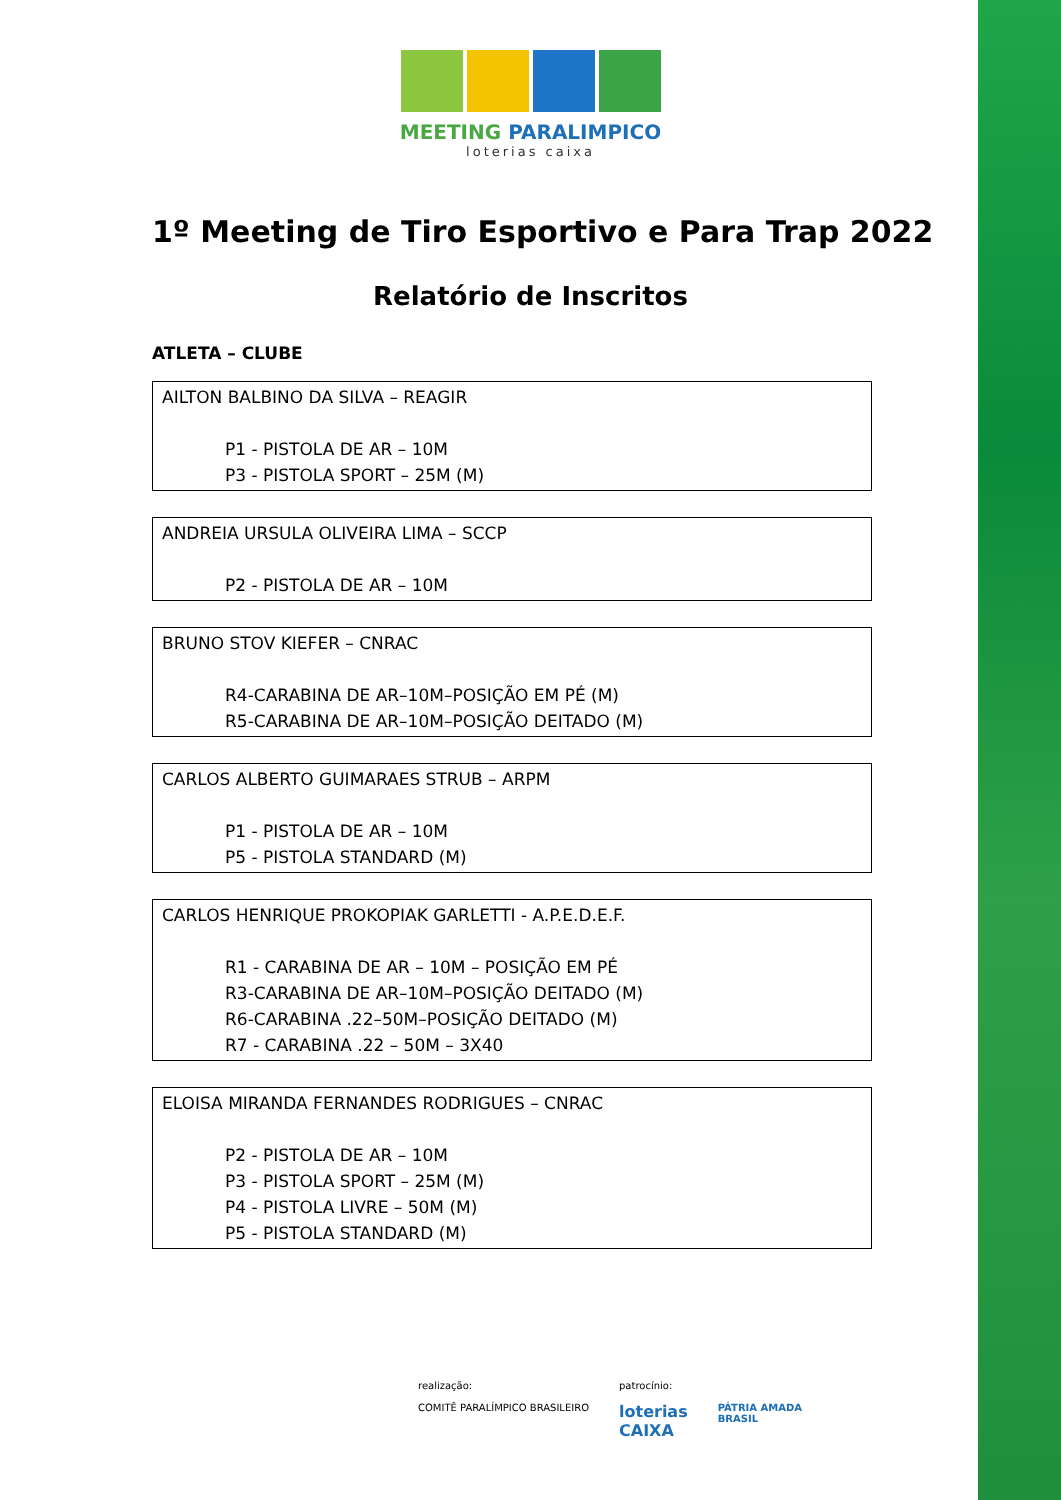MEETING PARALIMPICO
loterias caixa
1º Meeting de Tiro Esportivo e Para Trap 2022
Relatório de Inscritos
ATLETA – CLUBE
AILTON BALBINO DA SILVA – REAGIR
P1 - PISTOLA DE AR – 10M
P3 - PISTOLA SPORT – 25M (M)
ANDREIA URSULA OLIVEIRA LIMA – SCCP
P2 - PISTOLA DE AR – 10M
BRUNO STOV KIEFER – CNRAC
R4-CARABINA DE AR–10M–POSIÇÃO EM PÉ (M)
R5-CARABINA DE AR–10M–POSIÇÃO DEITADO (M)
CARLOS ALBERTO GUIMARAES STRUB – ARPM
P1 - PISTOLA DE AR – 10M
P5 - PISTOLA STANDARD (M)
CARLOS HENRIQUE PROKOPIAK GARLETTI - A.P.E.D.E.F.
R1 - CARABINA DE AR – 10M – POSIÇÃO EM PÉ
R3-CARABINA DE AR–10M–POSIÇÃO DEITADO (M)
R6-CARABINA .22–50M–POSIÇÃO DEITADO (M)
R7 - CARABINA .22 – 50M – 3X40
ELOISA MIRANDA FERNANDES RODRIGUES – CNRAC
P2 - PISTOLA DE AR – 10M
P3 - PISTOLA SPORT – 25M (M)
P4 - PISTOLA LIVRE – 50M (M)
P5 - PISTOLA STANDARD (M)
realização:
COMITÊ PARALÍMPICO BRASILEIRO
patrocínio:
loterias
CAIXA
PÁTRIA AMADA
BRASIL